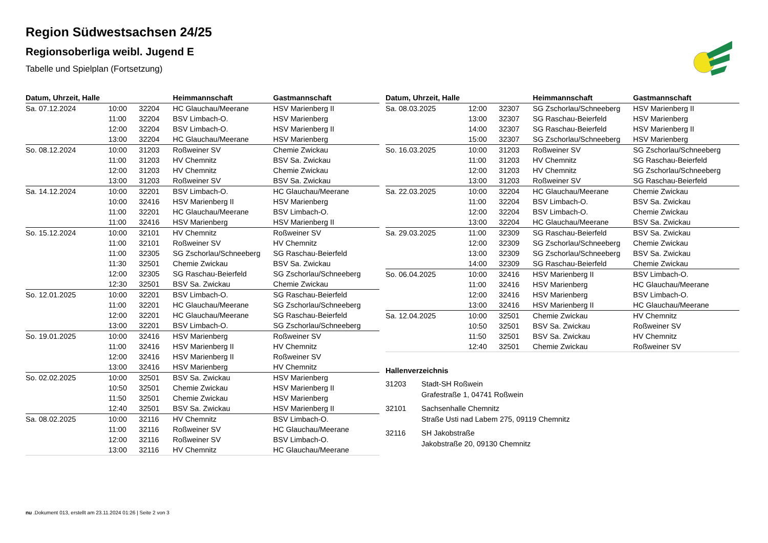Region Südwestsachsen 24/25
Regionsoberliga weibl. Jugend E
Tabelle und Spielplan (Fortsetzung)
| Datum, Uhrzeit, Halle | | | Heimmannschaft | Gastmannschaft |
| --- | --- | --- | --- | --- |
| Sa. 07.12.2024 | 10:00 | 32204 | HC Glauchau/Meerane | HSV Marienberg II |
| | 11:00 | 32204 | BSV Limbach-O. | HSV Marienberg |
| | 12:00 | 32204 | BSV Limbach-O. | HSV Marienberg II |
| | 13:00 | 32204 | HC Glauchau/Meerane | HSV Marienberg |
| So. 08.12.2024 | 10:00 | 31203 | Roßweiner SV | Chemie Zwickau |
| | 11:00 | 31203 | HV Chemnitz | BSV Sa. Zwickau |
| | 12:00 | 31203 | HV Chemnitz | Chemie Zwickau |
| | 13:00 | 31203 | Roßweiner SV | BSV Sa. Zwickau |
| Sa. 14.12.2024 | 10:00 | 32201 | BSV Limbach-O. | HC Glauchau/Meerane |
| | 10:00 | 32416 | HSV Marienberg II | HSV Marienberg |
| | 11:00 | 32201 | HC Glauchau/Meerane | BSV Limbach-O. |
| | 11:00 | 32416 | HSV Marienberg | HSV Marienberg II |
| So. 15.12.2024 | 10:00 | 32101 | HV Chemnitz | Roßweiner SV |
| | 11:00 | 32101 | Roßweiner SV | HV Chemnitz |
| | 11:00 | 32305 | SG Zschorlau/Schneeberg | SG Raschau-Beierfeld |
| | 11:30 | 32501 | Chemie Zwickau | BSV Sa. Zwickau |
| | 12:00 | 32305 | SG Raschau-Beierfeld | SG Zschorlau/Schneeberg |
| | 12:30 | 32501 | BSV Sa. Zwickau | Chemie Zwickau |
| So. 12.01.2025 | 10:00 | 32201 | BSV Limbach-O. | SG Raschau-Beierfeld |
| | 11:00 | 32201 | HC Glauchau/Meerane | SG Zschorlau/Schneeberg |
| | 12:00 | 32201 | HC Glauchau/Meerane | SG Raschau-Beierfeld |
| | 13:00 | 32201 | BSV Limbach-O. | SG Zschorlau/Schneeberg |
| So. 19.01.2025 | 10:00 | 32416 | HSV Marienberg | Roßweiner SV |
| | 11:00 | 32416 | HSV Marienberg II | HV Chemnitz |
| | 12:00 | 32416 | HSV Marienberg II | Roßweiner SV |
| | 13:00 | 32416 | HSV Marienberg | HV Chemnitz |
| So. 02.02.2025 | 10:00 | 32501 | BSV Sa. Zwickau | HSV Marienberg |
| | 10:50 | 32501 | Chemie Zwickau | HSV Marienberg II |
| | 11:50 | 32501 | Chemie Zwickau | HSV Marienberg |
| | 12:40 | 32501 | BSV Sa. Zwickau | HSV Marienberg II |
| Sa. 08.02.2025 | 10:00 | 32116 | HV Chemnitz | BSV Limbach-O. |
| | 11:00 | 32116 | Roßweiner SV | HC Glauchau/Meerane |
| | 12:00 | 32116 | Roßweiner SV | BSV Limbach-O. |
| | 13:00 | 32116 | HV Chemnitz | HC Glauchau/Meerane |
| Datum, Uhrzeit, Halle | | | Heimmannschaft | Gastmannschaft |
| --- | --- | --- | --- | --- |
| Sa. 08.03.2025 | 12:00 | 32307 | SG Zschorlau/Schneeberg | HSV Marienberg II |
| | 13:00 | 32307 | SG Raschau-Beierfeld | HSV Marienberg |
| | 14:00 | 32307 | SG Raschau-Beierfeld | HSV Marienberg II |
| | 15:00 | 32307 | SG Zschorlau/Schneeberg | HSV Marienberg |
| So. 16.03.2025 | 10:00 | 31203 | Roßweiner SV | SG Zschorlau/Schneeberg |
| | 11:00 | 31203 | HV Chemnitz | SG Raschau-Beierfeld |
| | 12:00 | 31203 | HV Chemnitz | SG Zschorlau/Schneeberg |
| | 13:00 | 31203 | Roßweiner SV | SG Raschau-Beierfeld |
| Sa. 22.03.2025 | 10:00 | 32204 | HC Glauchau/Meerane | Chemie Zwickau |
| | 11:00 | 32204 | BSV Limbach-O. | BSV Sa. Zwickau |
| | 12:00 | 32204 | BSV Limbach-O. | Chemie Zwickau |
| | 13:00 | 32204 | HC Glauchau/Meerane | BSV Sa. Zwickau |
| Sa. 29.03.2025 | 11:00 | 32309 | SG Raschau-Beierfeld | BSV Sa. Zwickau |
| | 12:00 | 32309 | SG Zschorlau/Schneeberg | Chemie Zwickau |
| | 13:00 | 32309 | SG Zschorlau/Schneeberg | BSV Sa. Zwickau |
| | 14:00 | 32309 | SG Raschau-Beierfeld | Chemie Zwickau |
| So. 06.04.2025 | 10:00 | 32416 | HSV Marienberg II | BSV Limbach-O. |
| | 11:00 | 32416 | HSV Marienberg | HC Glauchau/Meerane |
| | 12:00 | 32416 | HSV Marienberg | BSV Limbach-O. |
| | 13:00 | 32416 | HSV Marienberg II | HC Glauchau/Meerane |
| Sa. 12.04.2025 | 10:00 | 32501 | Chemie Zwickau | HV Chemnitz |
| | 10:50 | 32501 | BSV Sa. Zwickau | Roßweiner SV |
| | 11:50 | 32501 | BSV Sa. Zwickau | HV Chemnitz |
| | 12:40 | 32501 | Chemie Zwickau | Roßweiner SV |
Hallenverzeichnis
31203 Stadt-SH Roßwein
Grafestraße 1, 04741 Roßwein
32101 Sachsenhalle Chemnitz
Straße Usti nad Labem 275, 09119 Chemnitz
32116 SH Jakobstraße
Jakobstraße 20, 09130 Chemnitz
nu .Dokument 013, erstellt am 23.11.2024 01:26 | Seite 2 von 3